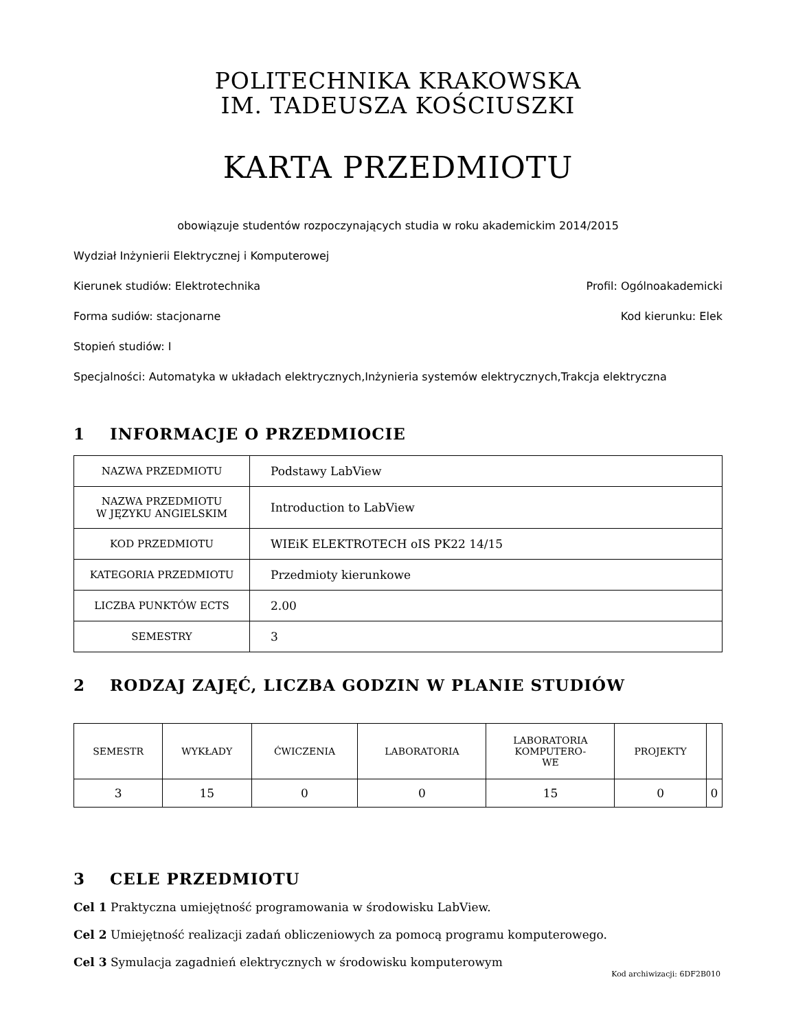POLITECHNIKA KRAKOWSKA
IM. TADEUSZA KOŚCIUSZKI
KARTA PRZEDMIOTU
obowiązuje studentów rozpoczynających studia w roku akademickim 2014/2015
Wydział Inżynierii Elektrycznej i Komputerowej
Kierunek studiów: Elektrotechnika Profil: Ogólnoakademicki
Forma sudiów: stacjonarne Kod kierunku: Elek
Stopień studiów: I
Specjalności: Automatyka w układach elektrycznych,Inżynieria systemów elektrycznych,Trakcja elektryczna
1 INFORMACJE O PRZEDMIOCIE
| NAZWA PRZEDMIOTU | Podstawy LabView |
| NAZWA PRZEDMIOTU W JĘZYKU ANGIELSKIM | Introduction to LabView |
| KOD PRZEDMIOTU | WIEiK ELEKTROTECH oIS PK22 14/15 |
| KATEGORIA PRZEDMIOTU | Przedmioty kierunkowe |
| LICZBA PUNKTÓW ECTS | 2.00 |
| SEMESTRY | 3 |
2 RODZAJ ZAJĘĆ, LICZBA GODZIN W PLANIE STUDIÓW
| SEMESTR | WYKŁADY | ĆWICZENIA | LABORATORIA | LABORATORIA KOMPUTERO- WE | PROJEKTY | |
| --- | --- | --- | --- | --- | --- | --- |
| 3 | 15 | 0 | 0 | 15 | 0 | 0 |
3 CELE PRZEDMIOTU
Cel 1 Praktyczna umiejętność programowania w środowisku LabView.
Cel 2 Umiejętność realizacji zadań obliczeniowych za pomocą programu komputerowego.
Cel 3 Symulacja zagadnień elektrycznych w środowisku komputerowym
Kod archiwizacji: 6DF2B010